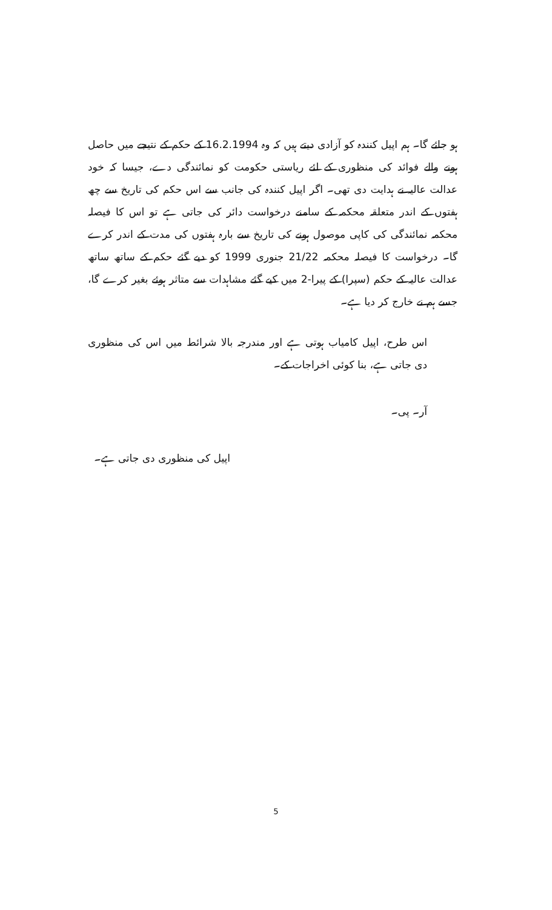ہو جائے گا۔ ہم اپیل کنندہ کو آزادی دیتے ہیں کہ وہ 16.2.1994 کے حکم کے نتیجے میں حاصل ہونے والے فوائد کی منظوری کے لئے ریاستی حکومت کو نمائندگی دے، جیسا کہ خود عدالت عالیہ نے ہدایت دی تھی۔ اگر اپیل کنندہ کی جانب سے اس حکم کی تاریخ سے چھ ہفتوں کے اندر متعلقہ محکمہ کے سامنے درخواست دائر کی جاتی ہے تو اس کا فیصلہ محکمہ نمائندگی کی کاپی موصول ہونے کی تاریخ سے بارہ ہفتوں کی مدت کے اندر کرے گا۔ درخواست کا فیصلہ محکمہ 21/22 جنوری 1999 کو دیے گئے حکم کے ساتھ ساتھ عدالت عالیہ کے حکم (سپرا) کے پیرا-2 میں کیے گئے مشاہدات سے متاثر ہوئے بغیر کرے گا، جسے ہم نے خارج کر دیا ہے۔
اس طرح، اپیل کامیاب ہوتی ہے اور مندرجہ بالا شرائط میں اس کی منظوری دی جاتی ہے، بنا کوئی اخراجات کے۔
آر۔ پی۔
اپیل کی منظوری دی جاتی ہے۔
5